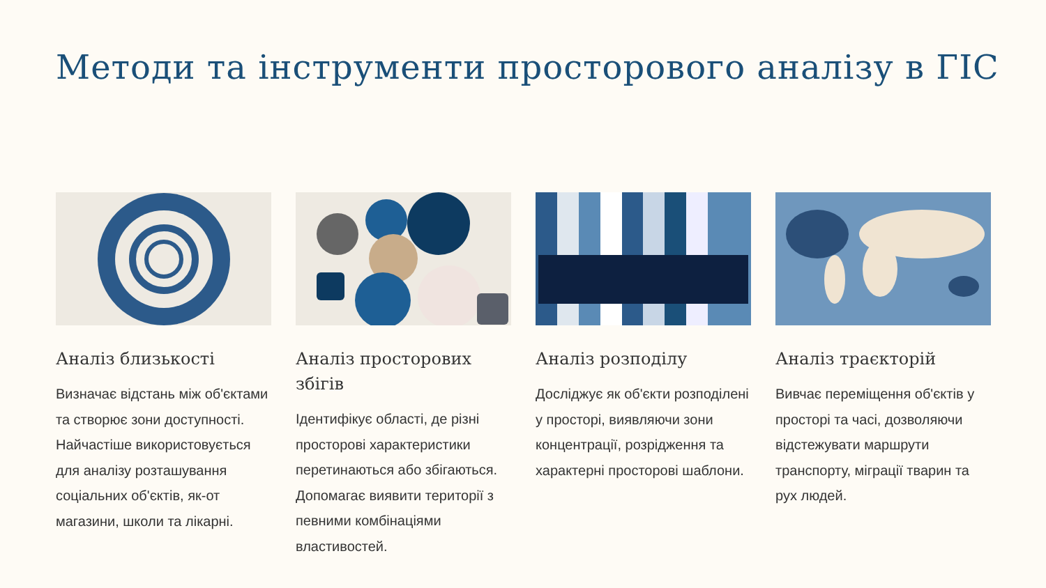Методи та інструменти просторового аналізу в ГІС
Аналіз близькості
Визначає відстань між об'єктами та створює зони доступності. Найчастіше використовується для аналізу розташування соціальних об'єктів, як-от магазини, школи та лікарні.
Аналіз просторових збігів
Ідентифікує області, де різні просторові характеристики перетинаються або збігаються. Допомагає виявити території з певними комбінаціями властивостей.
Аналіз розподілу
Досліджує як об'єкти розподілені у просторі, виявляючи зони концентрації, розрідження та характерні просторові шаблони.
Аналіз траєкторій
Вивчає переміщення об'єктів у просторі та часі, дозволяючи відстежувати маршрути транспорту, міграції тварин та рух людей.